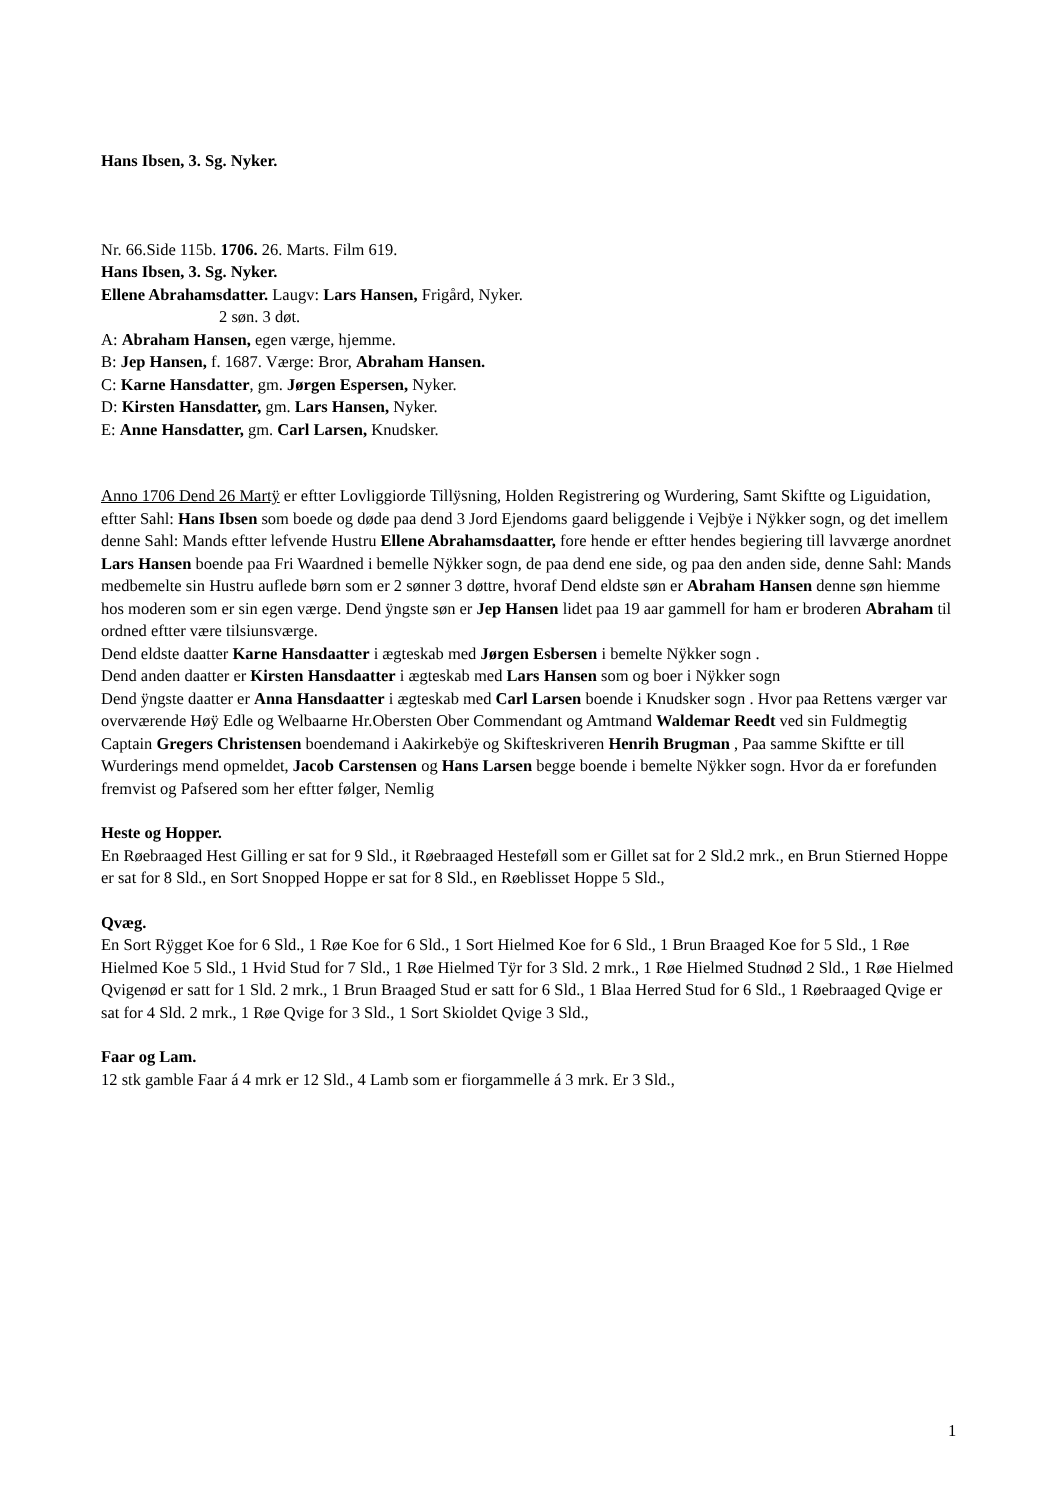Hans Ibsen, 3. Sg. Nyker.
Nr. 66.Side 115b. 1706. 26. Marts. Film 619.
Hans Ibsen, 3. Sg. Nyker.
Ellene Abrahamsdatter. Laugv: Lars Hansen, Frigård, Nyker.
2 søn. 3 døt.
A: Abraham Hansen, egen værge, hjemme.
B: Jep Hansen, f. 1687. Værge: Bror, Abraham Hansen.
C: Karne Hansdatter, gm. Jørgen Espersen, Nyker.
D: Kirsten Hansdatter, gm. Lars Hansen, Nyker.
E: Anne Hansdatter, gm. Carl Larsen, Knudsker.
Anno 1706 Dend 26 Martÿ er eftter Lovliggiorde Tillÿsning, Holden Registrering og Wurdering, Samt Skiftte og Liguidation, eftter Sahl: Hans Ibsen som boede og døde paa dend 3 Jord Ejendoms gaard beliggende i Vejbÿe i Nÿkker sogn, og det imellem denne Sahl: Mands eftter lefvende Hustru Ellene Abrahamsdaatter, fore hende er eftter hendes begiering till lavværge anordnet Lars Hansen boende paa Fri Waardned i bemelle Nÿkker sogn, de paa dend ene side, og paa den anden side, denne Sahl: Mands medbemelte sin Hustru auflede børn som er 2 sønner 3 døttre, hvoraf Dend eldste søn er Abraham Hansen denne søn hiemme hos moderen som er sin egen værge. Dend ÿngste søn er Jep Hansen lidet paa 19 aar gammell for ham er broderen Abraham til ordned eftter være tilsiunsværge.
Dend eldste daatter Karne Hansdaatter i ægteskab med Jørgen Esbersen i bemelte Nÿkker sogn .
Dend anden daatter er Kirsten Hansdaatter i ægteskab med Lars Hansen som og boer i Nÿkker sogn
Dend ÿngste daatter er Anna Hansdaatter i ægteskab med Carl Larsen boende i Knudsker sogn . Hvor paa Rettens værger var overværende Høÿ Edle og Welbaarne Hr.Obersten Ober Commendant og Amtmand Waldemar Reedt ved sin Fuldmegtig Captain Gregers Christensen boendemand i Aakirkebÿe og Skifteskriveren Henrih Brugman , Paa samme Skiftte er till Wurderings mend opmeldet, Jacob Carstensen og Hans Larsen begge boende i bemelte Nÿkker sogn. Hvor da er forefunden fremvist og Pafsered som her eftter følger, Nemlig
Heste og Hopper.
En Røebraaged Hest Gilling er sat for 9 Sld., it Røebraaged Hesteføll som er Gillet sat for 2 Sld.2 mrk., en Brun Stierned Hoppe er sat for 8 Sld., en Sort Snopped Hoppe er sat for 8 Sld., en Røeblisset Hoppe 5 Sld.,
Qvæg.
En Sort Rÿgget Koe for 6 Sld., 1 Røe Koe for 6 Sld., 1 Sort Hielmed Koe for 6 Sld., 1 Brun Braaged Koe for 5 Sld., 1 Røe Hielmed Koe 5 Sld., 1 Hvid Stud for 7 Sld., 1 Røe Hielmed Tÿr for 3 Sld. 2 mrk., 1 Røe Hielmed Studnød 2 Sld., 1 Røe Hielmed Qvigenød er satt for 1 Sld. 2 mrk., 1 Brun Braaged Stud er satt for 6 Sld., 1 Blaa Herred Stud for 6 Sld., 1 Røebraaged Qvige er sat for 4 Sld. 2 mrk., 1 Røe Qvige for 3 Sld., 1 Sort Skioldet Qvige 3 Sld.,
Faar og Lam.
12 stk gamble Faar á 4 mrk er 12 Sld., 4 Lamb som er fiorgammelle á 3 mrk. Er 3 Sld.,
1